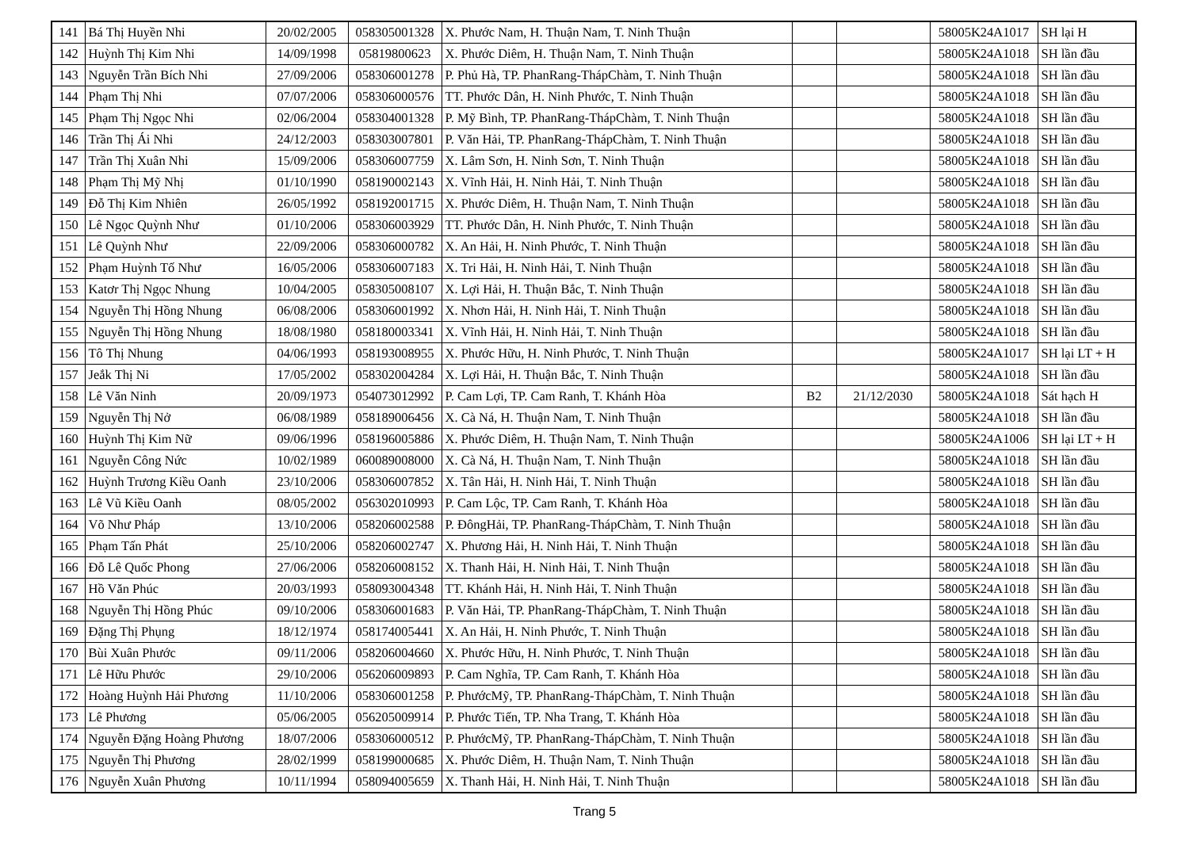| 141 | Bá Thị Huyền Nhi | 20/02/2005 | 058305001328 | X. Phước Nam, H. Thuận Nam, T. Ninh Thuận | | | 58005K24A1017 | SH lại H |
| 142 | Huỳnh Thị Kim Nhi | 14/09/1998 | 05819800623 | X. Phước Diêm, H. Thuận Nam, T. Ninh Thuận | | | 58005K24A1018 | SH lần đầu |
| 143 | Nguyễn Trần Bích Nhi | 27/09/2006 | 058306001278 | P. Phủ Hà, TP. PhanRang-ThápChàm, T. Ninh Thuận | | | 58005K24A1018 | SH lần đầu |
| 144 | Phạm Thị Nhi | 07/07/2006 | 058306000576 | TT. Phước Dân, H. Ninh Phước, T. Ninh Thuận | | | 58005K24A1018 | SH lần đầu |
| 145 | Phạm Thị Ngọc Nhi | 02/06/2004 | 058304001328 | P. Mỹ Bình, TP. PhanRang-ThápChàm, T. Ninh Thuận | | | 58005K24A1018 | SH lần đầu |
| 146 | Trần Thị Ái Nhi | 24/12/2003 | 058303007801 | P. Văn Hải, TP. PhanRang-ThápChàm, T. Ninh Thuận | | | 58005K24A1018 | SH lần đầu |
| 147 | Trần Thị Xuân Nhi | 15/09/2006 | 058306007759 | X. Lâm Sơn, H. Ninh Sơn, T. Ninh Thuận | | | 58005K24A1018 | SH lần đầu |
| 148 | Phạm Thị Mỹ Nhị | 01/10/1990 | 058190002143 | X. Vĩnh Hải, H. Ninh Hải, T. Ninh Thuận | | | 58005K24A1018 | SH lần đầu |
| 149 | Đỗ Thị Kim Nhiên | 26/05/1992 | 058192001715 | X. Phước Diêm, H. Thuận Nam, T. Ninh Thuận | | | 58005K24A1018 | SH lần đầu |
| 150 | Lê Ngọc Quỳnh Như | 01/10/2006 | 058306003929 | TT. Phước Dân, H. Ninh Phước, T. Ninh Thuận | | | 58005K24A1018 | SH lần đầu |
| 151 | Lê Quỳnh Như | 22/09/2006 | 058306000782 | X. An Hải, H. Ninh Phước, T. Ninh Thuận | | | 58005K24A1018 | SH lần đầu |
| 152 | Phạm Huỳnh Tố Như | 16/05/2006 | 058306007183 | X. Tri Hải, H. Ninh Hải, T. Ninh Thuận | | | 58005K24A1018 | SH lần đầu |
| 153 | Katơr Thị Ngọc Nhung | 10/04/2005 | 058305008107 | X. Lợi Hải, H. Thuận Bắc, T. Ninh Thuận | | | 58005K24A1018 | SH lần đầu |
| 154 | Nguyễn Thị Hồng Nhung | 06/08/2006 | 058306001992 | X. Nhơn Hải, H. Ninh Hải, T. Ninh Thuận | | | 58005K24A1018 | SH lần đầu |
| 155 | Nguyễn Thị Hồng Nhung | 18/08/1980 | 058180003341 | X. Vĩnh Hải, H. Ninh Hải, T. Ninh Thuận | | | 58005K24A1018 | SH lần đầu |
| 156 | Tô Thị Nhung | 04/06/1993 | 058193008955 | X. Phước Hữu, H. Ninh Phước, T. Ninh Thuận | | | 58005K24A1017 | SH lại LT + H |
| 157 | Jeắk Thị Ni | 17/05/2002 | 058302004284 | X. Lợi Hải, H. Thuận Bắc, T. Ninh Thuận | | | 58005K24A1018 | SH lần đầu |
| 158 | Lê Văn Ninh | 20/09/1973 | 054073012992 | P. Cam Lợi, TP. Cam Ranh, T. Khánh Hòa | B2 | 21/12/2030 | 58005K24A1018 | Sát hạch H |
| 159 | Nguyễn Thị Nở | 06/08/1989 | 058189006456 | X. Cà Ná, H. Thuận Nam, T. Ninh Thuận | | | 58005K24A1018 | SH lần đầu |
| 160 | Huỳnh Thị Kim Nữ | 09/06/1996 | 058196005886 | X. Phước Diêm, H. Thuận Nam, T. Ninh Thuận | | | 58005K24A1006 | SH lại LT + H |
| 161 | Nguyễn Công Nức | 10/02/1989 | 060089008000 | X. Cà Ná, H. Thuận Nam, T. Ninh Thuận | | | 58005K24A1018 | SH lần đầu |
| 162 | Huỳnh Trương Kiều Oanh | 23/10/2006 | 058306007852 | X. Tân Hải, H. Ninh Hải, T. Ninh Thuận | | | 58005K24A1018 | SH lần đầu |
| 163 | Lê Vũ Kiều Oanh | 08/05/2002 | 056302010993 | P. Cam Lộc, TP. Cam Ranh, T. Khánh Hòa | | | 58005K24A1018 | SH lần đầu |
| 164 | Võ Như Pháp | 13/10/2006 | 058206002588 | P. ĐôngHải, TP. PhanRang-ThápChàm, T. Ninh Thuận | | | 58005K24A1018 | SH lần đầu |
| 165 | Phạm Tấn Phát | 25/10/2006 | 058206002747 | X. Phương Hải, H. Ninh Hải, T. Ninh Thuận | | | 58005K24A1018 | SH lần đầu |
| 166 | Đỗ Lê Quốc Phong | 27/06/2006 | 058206008152 | X. Thanh Hải, H. Ninh Hải, T. Ninh Thuận | | | 58005K24A1018 | SH lần đầu |
| 167 | Hồ Văn Phúc | 20/03/1993 | 058093004348 | TT. Khánh Hải, H. Ninh Hải, T. Ninh Thuận | | | 58005K24A1018 | SH lần đầu |
| 168 | Nguyễn Thị Hồng Phúc | 09/10/2006 | 058306001683 | P. Văn Hải, TP. PhanRang-ThápChàm, T. Ninh Thuận | | | 58005K24A1018 | SH lần đầu |
| 169 | Đặng Thị Phụng | 18/12/1974 | 058174005441 | X. An Hải, H. Ninh Phước, T. Ninh Thuận | | | 58005K24A1018 | SH lần đầu |
| 170 | Bùi Xuân Phước | 09/11/2006 | 058206004660 | X. Phước Hữu, H. Ninh Phước, T. Ninh Thuận | | | 58005K24A1018 | SH lần đầu |
| 171 | Lê Hữu Phước | 29/10/2006 | 056206009893 | P. Cam Nghĩa, TP. Cam Ranh, T. Khánh Hòa | | | 58005K24A1018 | SH lần đầu |
| 172 | Hoàng Huỳnh Hải Phương | 11/10/2006 | 058306001258 | P. PhướcMỹ, TP. PhanRang-ThápChàm, T. Ninh Thuận | | | 58005K24A1018 | SH lần đầu |
| 173 | Lê Phương | 05/06/2005 | 056205009914 | P. Phước Tiến, TP. Nha Trang, T. Khánh Hòa | | | 58005K24A1018 | SH lần đầu |
| 174 | Nguyễn Đặng Hoàng Phương | 18/07/2006 | 058306000512 | P. PhướcMỹ, TP. PhanRang-ThápChàm, T. Ninh Thuận | | | 58005K24A1018 | SH lần đầu |
| 175 | Nguyễn Thị Phương | 28/02/1999 | 058199000685 | X. Phước Diêm, H. Thuận Nam, T. Ninh Thuận | | | 58005K24A1018 | SH lần đầu |
| 176 | Nguyễn Xuân Phương | 10/11/1994 | 058094005659 | X. Thanh Hải, H. Ninh Hải, T. Ninh Thuận | | | 58005K24A1018 | SH lần đầu |
Trang 5